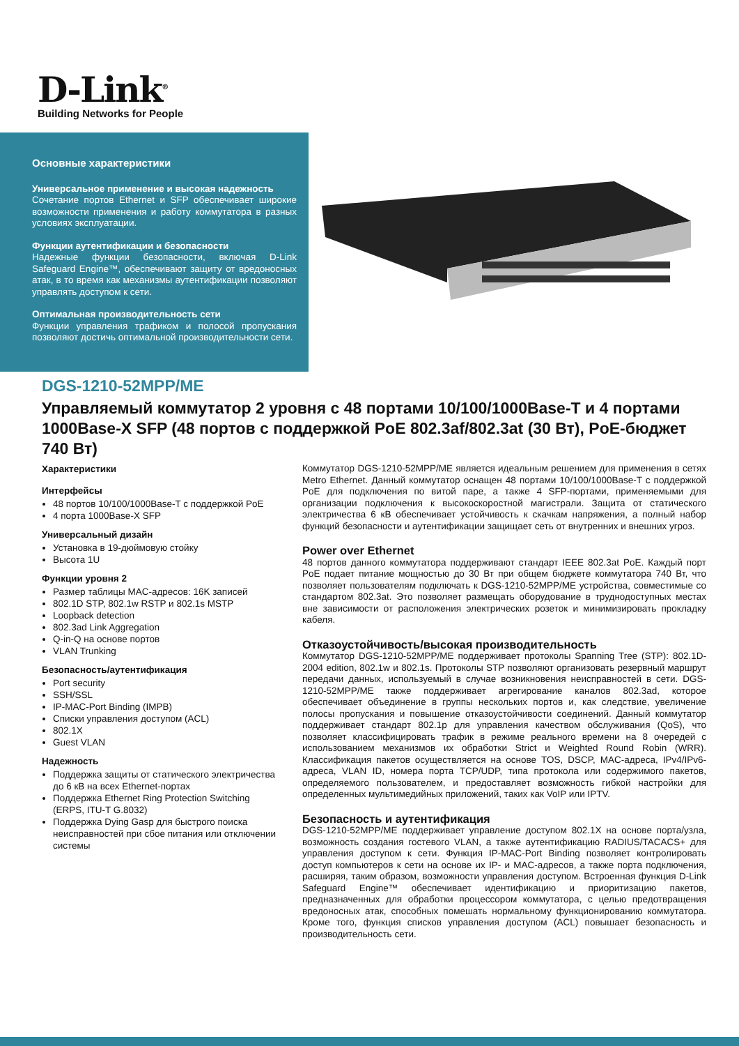D-Link<sup>®</sup>
Building Networks for People
Основные характеристики
Универсальное применение и высокая надежность
Сочетание портов Ethernet и SFP обеспечивает широкие возможности применения и работу коммутатора в разных условиях эксплуатации.
Функции аутентификации и безопасности
Надежные функции безопасности, включая D-Link Safeguard Engine™, обеспечивают защиту от вредоносных атак, в то время как механизмы аутентификации позволяют управлять доступом к сети.
Оптимальная производительность сети
Функции управления трафиком и полосой пропускания позволяют достичь оптимальной производительности сети.
DGS-1210-52MPP/ME
Управляемый коммутатор 2 уровня с 48 портами 10/100/1000Base-T и 4 портами 1000Base-X SFP (48 портов с поддержкой PoE 802.3af/802.3at (30 Вт), PoE-бюджет 740 Вт)
Характеристики
Интерфейсы
48 портов 10/100/1000Base-T с поддержкой PoE
4 порта 1000Base-X SFP
Универсальный дизайн
Установка в 19-дюймовую стойку
Высота 1U
Функции уровня 2
Размер таблицы MAC-адресов: 16K записей
802.1D STP, 802.1w RSTP и 802.1s MSTP
Loopback detection
802.3ad Link Aggregation
Q-in-Q на основе портов
VLAN Trunking
Безопасность/аутентификация
Port security
SSH/SSL
IP-MAC-Port Binding (IMPB)
Списки управления доступом (ACL)
802.1X
Guest VLAN
Надежность
Поддержка защиты от статического электричества до 6 кВ на всех Ethernet-портах
Поддержка Ethernet Ring Protection Switching (ERPS, ITU-T G.8032)
Поддержка Dying Gasp для быстрого поиска неисправностей при сбое питания или отключении системы
Коммутатор DGS-1210-52MPP/ME является идеальным решением для применения в сетях Metro Ethernet. Данный коммутатор оснащен 48 портами 10/100/1000Base-T с поддержкой PoE для подключения по витой паре, а также 4 SFP-портами, применяемыми для организации подключения к высокоскоростной магистрали. Защита от статического электричества 6 кВ обеспечивает устойчивость к скачкам напряжения, а полный набор функций безопасности и аутентификации защищает сеть от внутренних и внешних угроз.
Power over Ethernet
48 портов данного коммутатора поддерживают стандарт IEEE 802.3at PoE. Каждый порт PoE подает питание мощностью до 30 Вт при общем бюджете коммутатора 740 Вт, что позволяет пользователям подключать к DGS-1210-52MPP/ME устройства, совместимые со стандартом 802.3at. Это позволяет размещать оборудование в труднодоступных местах вне зависимости от расположения электрических розеток и минимизировать прокладку кабеля.
Отказоустойчивость/высокая производительность
Коммутатор DGS-1210-52MPP/ME поддерживает протоколы Spanning Tree (STP): 802.1D-2004 edition, 802.1w и 802.1s. Протоколы STP позволяют организовать резервный маршрут передачи данных, используемый в случае возникновения неисправностей в сети. DGS-1210-52MPP/ME также поддерживает агрегирование каналов 802.3ad, которое обеспечивает объединение в группы нескольких портов и, как следствие, увеличение полосы пропускания и повышение отказоустойчивости соединений. Данный коммутатор поддерживает стандарт 802.1p для управления качеством обслуживания (QoS), что позволяет классифицировать трафик в режиме реального времени на 8 очередей с использованием механизмов их обработки Strict и Weighted Round Robin (WRR). Классификация пакетов осуществляется на основе TOS, DSCP, MAC-адреса, IPv4/IPv6-адреса, VLAN ID, номера порта TCP/UDP, типа протокола или содержимого пакетов, определяемого пользователем, и предоставляет возможность гибкой настройки для определенных мультимедийных приложений, таких как VoIP или IPTV.
Безопасность и аутентификация
DGS-1210-52MPP/ME поддерживает управление доступом 802.1X на основе порта/узла, возможность создания гостевого VLAN, а также аутентификацию RADIUS/TACACS+ для управления доступом к сети. Функция IP-MAC-Port Binding позволяет контролировать доступ компьютеров к сети на основе их IP- и MAC-адресов, а также порта подключения, расширяя, таким образом, возможности управления доступом. Встроенная функция D-Link Safeguard Engine™ обеспечивает идентификацию и приоритизацию пакетов, предназначенных для обработки процессором коммутатора, с целью предотвращения вредоносных атак, способных помешать нормальному функционированию коммутатора. Кроме того, функция списков управления доступом (ACL) повышает безопасность и производительность сети.